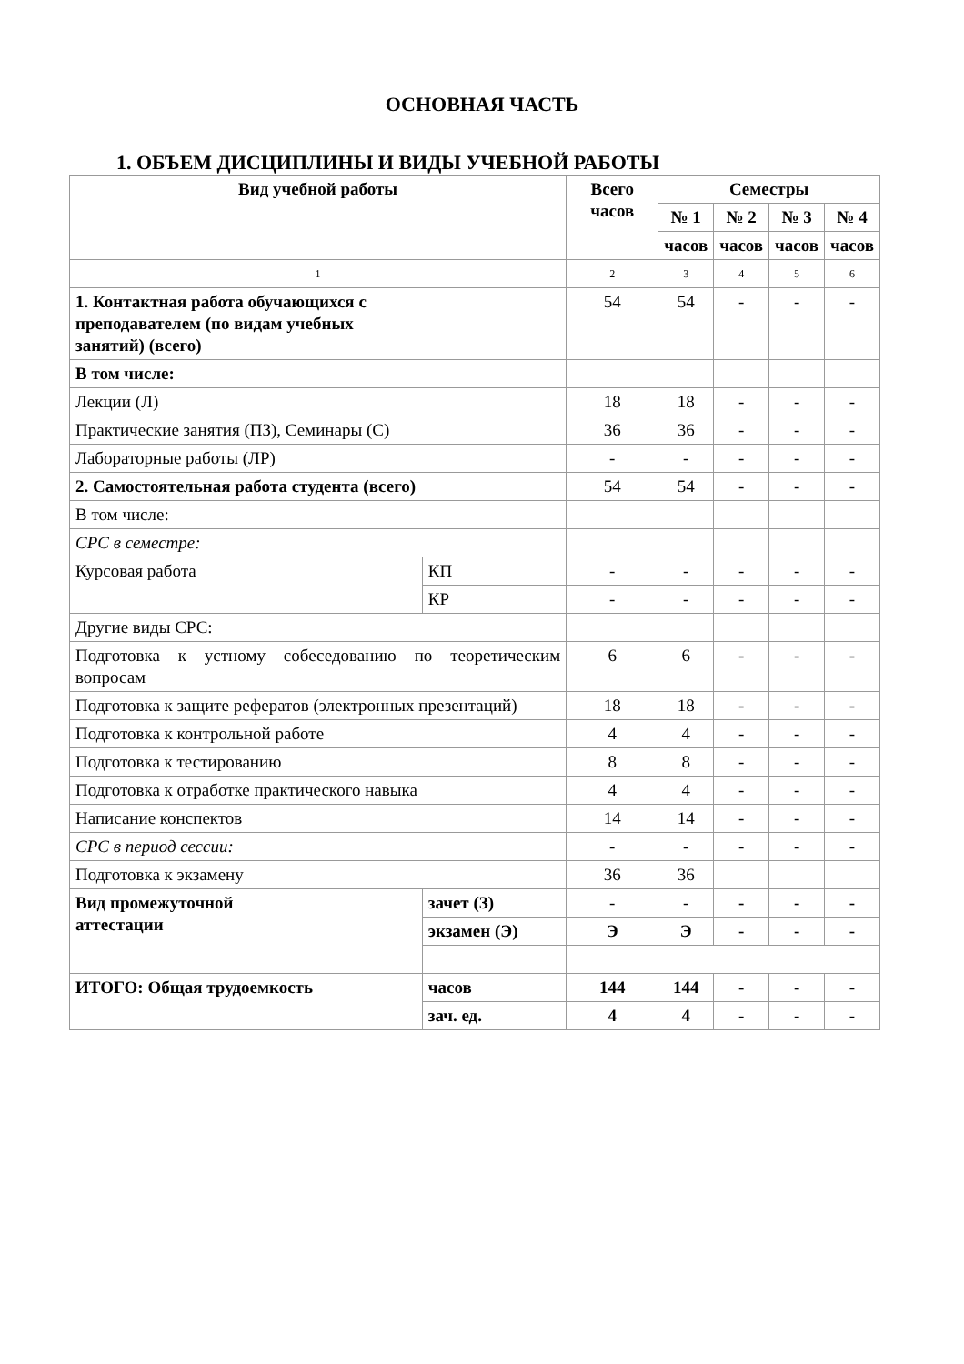ОСНОВНАЯ ЧАСТЬ
1. ОБЪЕМ ДИСЦИПЛИНЫ И ВИДЫ УЧЕБНОЙ РАБОТЫ
| Вид учебной работы | | Всего часов | Семестры | | | |
| --- | --- | --- | --- | --- | --- | --- |
| | | | № 1 | № 2 | № 3 | № 4 |
| | | | часов | часов | часов | часов |
| 1 | | 2 | 3 | 4 | 5 | 6 |
| 1. Контактная работа обучающихся с преподавателем (по видам учебных занятий) (всего) | | 54 | 54 | - | - | - |
| В том числе: | | | | | | |
| Лекции (Л) | | 18 | 18 | - | - | - |
| Практические занятия (ПЗ), Семинары (С) | | 36 | 36 | - | - | - |
| Лабораторные работы (ЛР) | | - | - | - | - | - |
| 2. Самостоятельная работа студента (всего) | | 54 | 54 | - | - | - |
| В том числе: | | | | | | |
| СРС в семестре: | | | | | | |
| Курсовая работа | КП | - | - | - | - | - |
| | КР | - | - | - | - | - |
| Другие виды СРС: | | | | | | |
| Подготовка к устному собеседованию по теоретическим вопросам | | 6 | 6 | - | - | - |
| Подготовка к защите рефератов (электронных презентаций) | | 18 | 18 | - | - | - |
| Подготовка к контрольной работе | | 4 | 4 | - | - | - |
| Подготовка к тестированию | | 8 | 8 | - | - | - |
| Подготовка к отработке практического навыка | | 4 | 4 | - | - | - |
| Написание конспектов | | 14 | 14 | - | - | - |
| СРС в период сессии: | | - | - | - | - | - |
| Подготовка к экзамену | | 36 | 36 | | | |
| Вид промежуточной аттестации | зачет (З) | - | - | - | - | - |
| | экзамен (Э) | Э | Э | - | - | - |
| ИТОГО: Общая трудоемкость | часов | 144 | 144 | - | - | - |
| | зач. ед. | 4 | 4 | - | - | - |